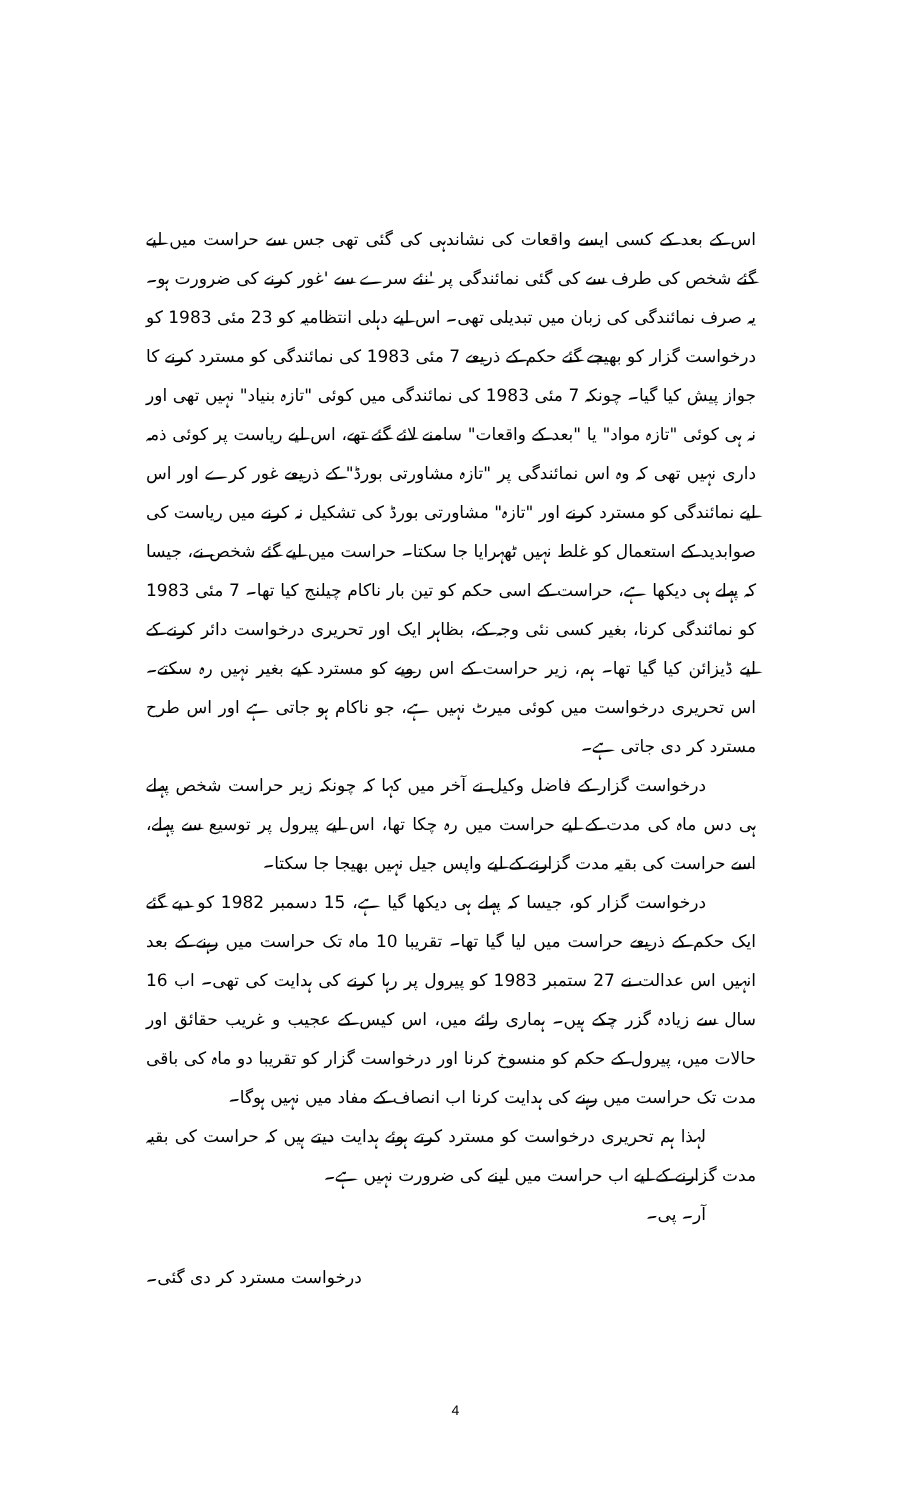اس کے بعد کے کسی ایسے واقعات کی نشاندہی کی گئی تھی جس سے حراست میں لیے گئے شخص کی طرف سے کی گئی نمائندگی پر 'نئے سرے سے 'غور کرنے کی ضرورت ہو۔ یہ صرف نمائندگی کی زبان میں تبدیلی تھی۔ اس لیے دہلی انتظامیہ کو 23 مئی 1983 کو درخواست گزار کو بھیجے گئے حکم کے ذریعے 7 مئی 1983 کی نمائندگی کو مسترد کرنے کا جواز پیش کیا گیا۔ چونکہ 7 مئی 1983 کی نمائندگی میں کوئی "تازہ بنیاد" نہیں تھی اور نہ ہی کوئی "تازہ مواد" یا "بعد کے واقعات" سامنے لائے گئے تھے، اس لیے ریاست پر کوئی ذمہ داری نہیں تھی کہ وہ اس نمائندگی پر "تازہ مشاورتی بورڈ" کے ذریعے غور کرے اور اس لیے نمائندگی کو مسترد کرنے اور "تازہ" مشاورتی بورڈ کی تشکیل نہ کرنے میں ریاست کی صوابدید کے استعمال کو غلط نہیں ٹھہرایا جا سکتا۔ حراست میں لیے گئے شخص نے، جیسا کہ پہلے ہی دیکھا ہے، حراست کے اسی حکم کو تین بار ناکام چیلنج کیا تھا۔ 7 مئی 1983 کو نمائندگی کرنا، بغیر کسی نئی وجہ کے، بظاہر ایک اور تحریری درخواست دائر کرنے کے لیے ڈیزائن کیا گیا تھا۔ ہم، زیر حراست کے اس رویے کو مسترد کیے بغیر نہیں رہ سکتے۔ اس تحریری درخواست میں کوئی میرٹ نہیں ہے، جو ناکام ہو جاتی ہے اور اس طرح مسترد کر دی جاتی ہے۔
درخواست گزار کے فاضل وکیل نے آخر میں کہا کہ چونکہ زیر حراست شخص پہلے ہی دس ماہ کی مدت کے لیے حراست میں رہ چکا تھا، اس لیے پیرول پر توسیع سے پہلے، اسے حراست کی بقیہ مدت گزارنے کے لیے واپس جیل نہیں بھیجا جا سکتا۔
درخواست گزار کو، جیسا کہ پہلے ہی دیکھا گیا ہے، 15 دسمبر 1982 کو دیے گئے ایک حکم کے ذریعے حراست میں لیا گیا تھا۔ تقریبا 10 ماہ تک حراست میں رہنے کے بعد انہیں اس عدالت نے 27 ستمبر 1983 کو پیرول پر رہا کرنے کی ہدایت کی تھی۔ اب 16 سال سے زیادہ گزر چکے ہیں۔ ہماری رائے میں، اس کیس کے عجیب و غریب حقائق اور حالات میں، پیرول کے حکم کو منسوخ کرنا اور درخواست گزار کو تقریبا دو ماہ کی باقی مدت تک حراست میں رہنے کی ہدایت کرنا اب انصاف کے مفاد میں نہیں ہوگا۔
لہذا ہم تحریری درخواست کو مسترد کرتے ہوئے ہدایت دیتے ہیں کہ حراست کی بقیہ مدت گزارنے کے لیے اب حراست میں لینے کی ضرورت نہیں ہے۔
آر۔ پی۔
درخواست مسترد کر دی گئی۔
4